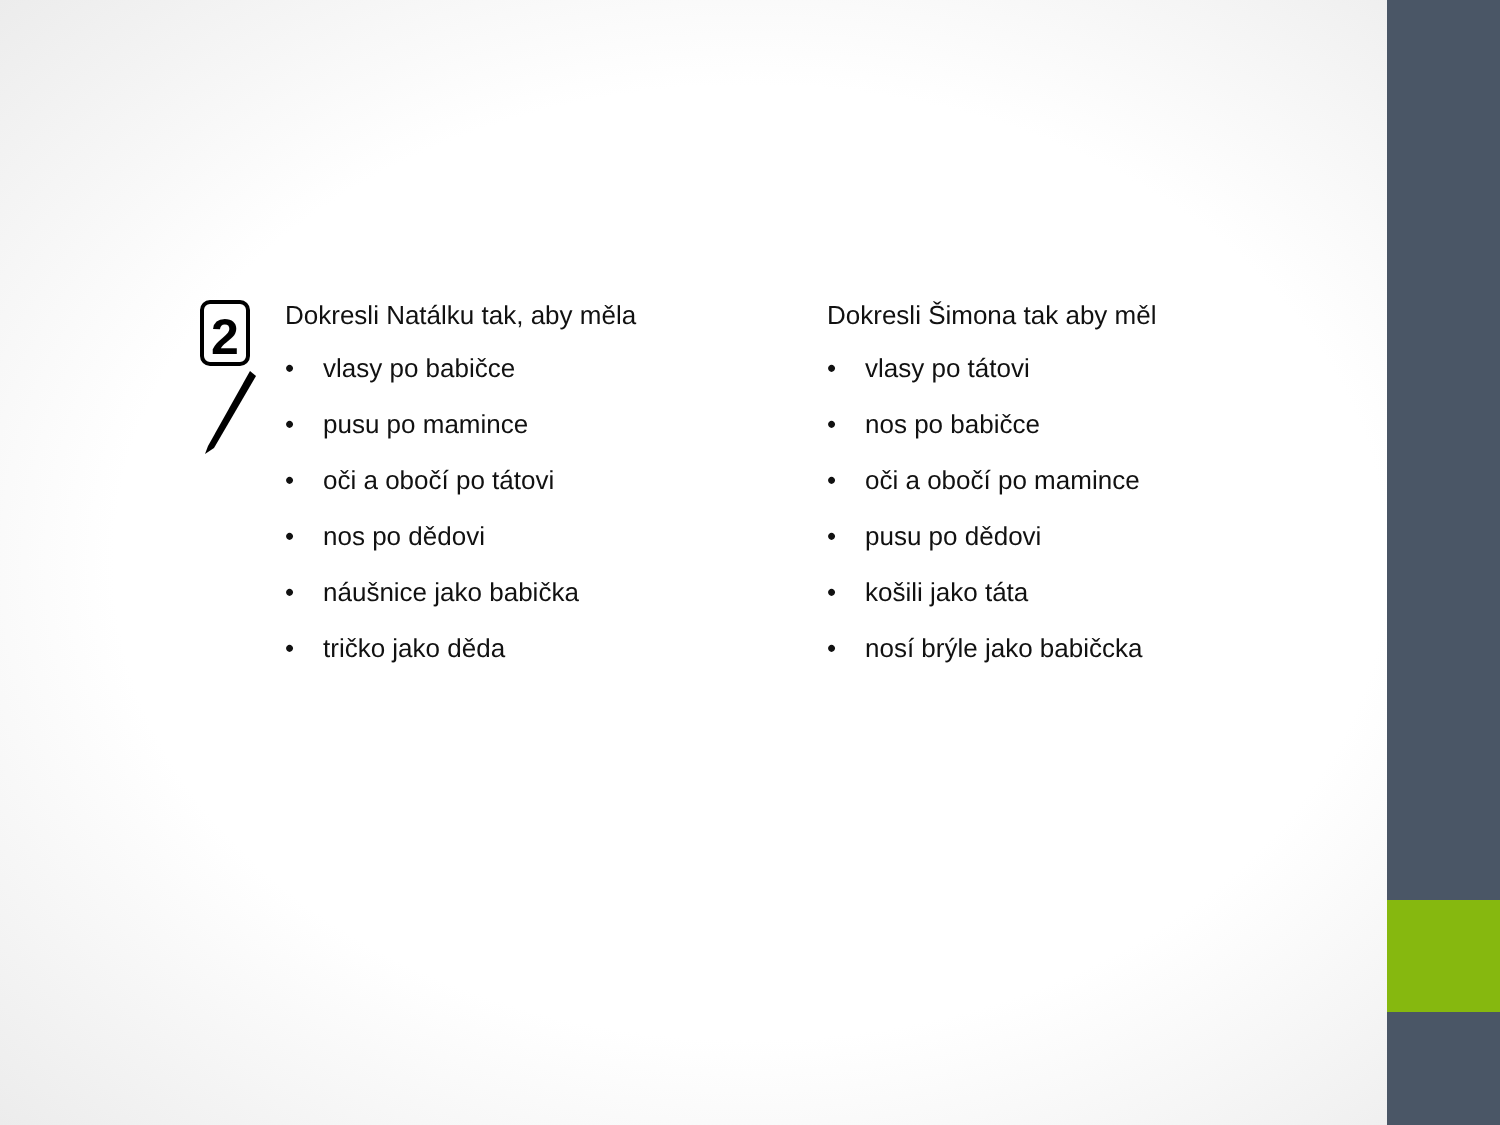2
Dokresli Natálku tak, aby měla
• vlasy po babičce
• pusu po mamince
• oči a obočí po tátovi
• nos po dědovi
• náušnice jako babička
• tričko jako děda
Dokresli Šimona tak aby měl
• vlasy po tátovi
• nos po babičce
• oči a obočí po mamince
• pusu po dědovi
• košili jako táta
• nosí brýle jako babičcka